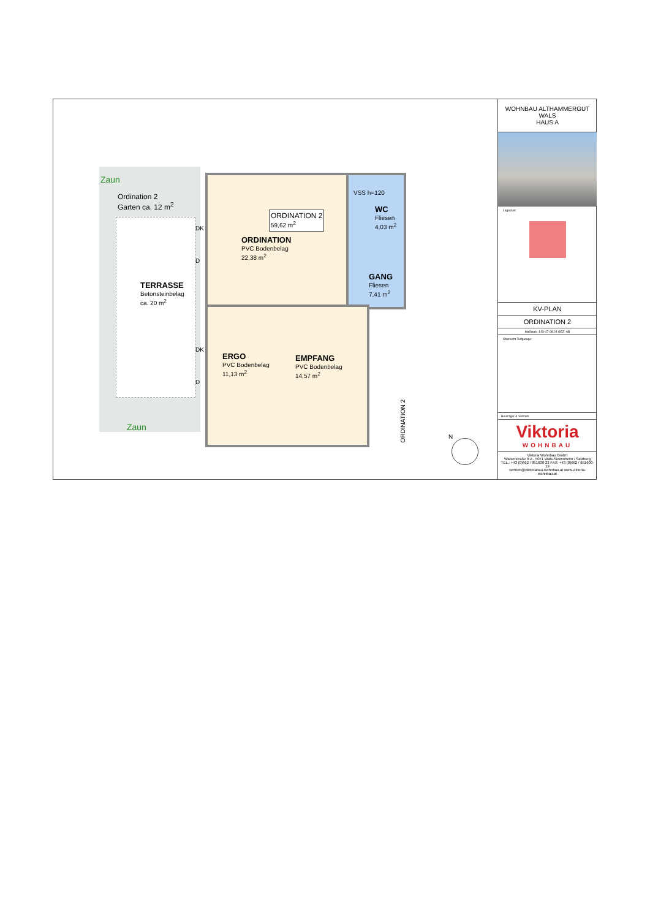Zaun
Ordination 2
Garten ca. 12 m<sup>2</sup>
ORDINATION 2
59,62 m<sup>2</sup>
ORDINATION
PVC Bodenbelag
22,38 m<sup>2</sup>
VSS h=120
WC
Fliesen
4,03 m<sup>2</sup>
GANG
Fliesen
7,41 m<sup>2</sup>
TERRASSE
Betonsteinbelag
ca. 20 m<sup>2</sup>
DK
D
DK
D
ERGO
PVC Bodenbelag
11,13 m<sup>2</sup>
EMPFANG
PVC Bodenbelag
14,57 m<sup>2</sup>
Zaun
ORDINATION 2
N
WOHNBAU ALTHAMMERGUT
WALS
HAUS A
Lageplan:
KV-PLAN
ORDINATION 2
Maßstab: 1:50 27.08.24 GEZ: AB
Übersicht Tiefgarage:
Bauträger & Vertrieb:
Viktoria
WOHNBAU
Viktoria Wohnbau GmbH
Walserstraße 8 A - 5071 Wals-Siezenheim / Salzburg
TEL.: +43 (0)662 / 851600-23 FAX: +43 (0)662 / 851600-19
vertrieb@viktoriabau-wohnbau.at www.viktoria-wohnbau.at